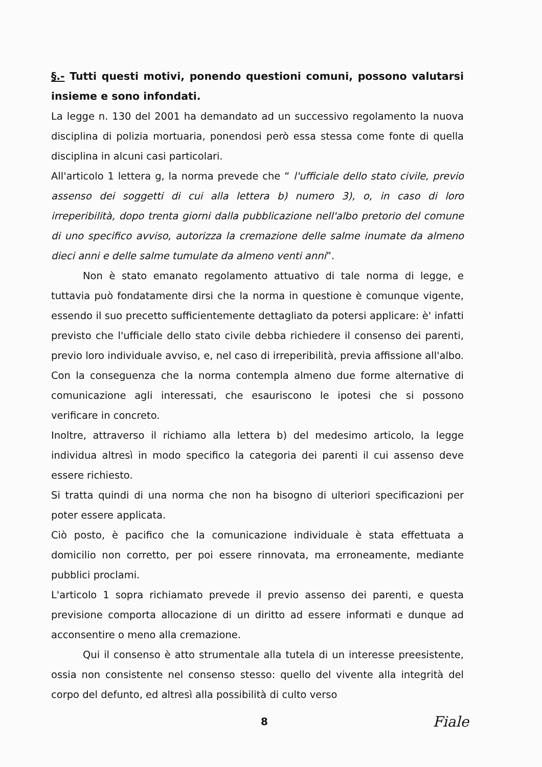§.- Tutti questi motivi, ponendo questioni comuni, possono valutarsi insieme e sono infondati.
La legge n. 130 del 2001 ha demandato ad un successivo regolamento la nuova disciplina di polizia mortuaria, ponendosi però essa stessa come fonte di quella disciplina in alcuni casi particolari.
All'articolo 1 lettera g, la norma prevede che “ l'ufficiale dello stato civile, previo assenso dei soggetti di cui alla lettera b) numero 3), o, in caso di loro irreperibilità, dopo trenta giorni dalla pubblicazione nell'albo pretorio del comune di uno specifico avviso, autorizza la cremazione delle salme inumate da almeno dieci anni e delle salme tumulate da almeno venti anni”.
Non è stato emanato regolamento attuativo di tale norma di legge, e tuttavia può fondatamente dirsi che la norma in questione è comunque vigente, essendo il suo precetto sufficientemente dettagliato da potersi applicare: è' infatti previsto che l'ufficiale dello stato civile debba richiedere il consenso dei parenti, previo loro individuale avviso, e, nel caso di irreperibilità, previa affissione all'albo. Con la conseguenza che la norma contempla almeno due forme alternative di comunicazione agli interessati, che esauriscono le ipotesi che si possono verificare in concreto.
Inoltre, attraverso il richiamo alla lettera b) del medesimo articolo, la legge individua altresì in modo specifico la categoria dei parenti il cui assenso deve essere richiesto.
Si tratta quindi di una norma che non ha bisogno di ulteriori specificazioni per poter essere applicata.
Ciò posto, è pacifico che la comunicazione individuale è stata effettuata a domicilio non corretto, per poi essere rinnovata, ma erroneamente, mediante pubblici proclami.
L'articolo 1 sopra richiamato prevede il previo assenso dei parenti, e questa previsione comporta allocazione di un diritto ad essere informati e dunque ad acconsentire o meno alla cremazione.
Qui il consenso è atto strumentale alla tutela di un interesse preesistente, ossia non consistente nel consenso stesso: quello del vivente alla integrità del corpo del defunto, ed altresì alla possibilità di culto verso
8 Fiale